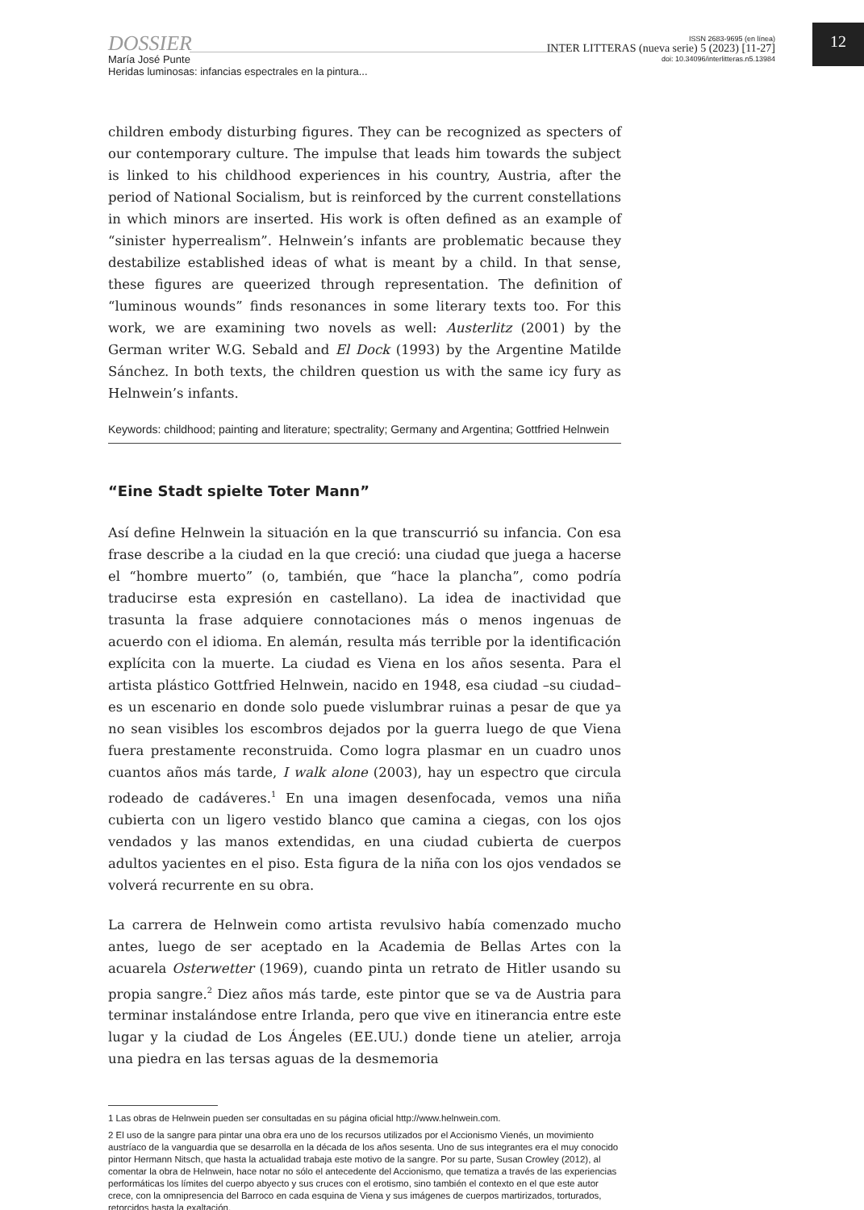DOSSIER
María José Punte
Heridas luminosas: infancias espectrales en la pintura...
ISSN 2683-9695 (en línea)
INTER LITTERAS (nueva serie) 5 (2023) [11-27]
doi: 10.34096/interlitteras.n5.13984
12
children embody disturbing figures. They can be recognized as specters of our contemporary culture. The impulse that leads him towards the subject is linked to his childhood experiences in his country, Austria, after the period of National Socialism, but is reinforced by the current constellations in which minors are inserted. His work is often defined as an example of “sinister hyperrealism”. Helnwein’s infants are problematic because they destabilize established ideas of what is meant by a child. In that sense, these figures are queerized through representation. The definition of “luminous wounds” finds resonances in some literary texts too. For this work, we are examining two novels as well: Austerlitz (2001) by the German writer W.G. Sebald and El Dock (1993) by the Argentine Matilde Sánchez. In both texts, the children question us with the same icy fury as Helnwein’s infants.
Keywords: childhood; painting and literature; spectrality; Germany and Argentina; Gottfried Helnwein
“Eine Stadt spielte Toter Mann”
Así define Helnwein la situación en la que transcurrió su infancia. Con esa frase describe a la ciudad en la que creció: una ciudad que juega a hacerse el “hombre muerto” (o, también, que “hace la plancha”, como podría traducirse esta expresión en castellano). La idea de inactividad que trasunta la frase adquiere connotaciones más o menos ingenuas de acuerdo con el idioma. En alemán, resulta más terrible por la identificación explícita con la muerte. La ciudad es Viena en los años sesenta. Para el artista plástico Gottfried Helnwein, nacido en 1948, esa ciudad –su ciudad– es un escenario en donde solo puede vislumbrar ruinas a pesar de que ya no sean visibles los escombros dejados por la guerra luego de que Viena fuera prestamente reconstruida. Como logra plasmar en un cuadro unos cuantos años más tarde, I walk alone (2003), hay un espectro que circula rodeado de cadáveres.<sup>1</sup> En una imagen desenfocada, vemos una niña cubierta con un ligero vestido blanco que camina a ciegas, con los ojos vendados y las manos extendidas, en una ciudad cubierta de cuerpos adultos yacientes en el piso. Esta figura de la niña con los ojos vendados se volverá recurrente en su obra.
La carrera de Helnwein como artista revulsivo había comenzado mucho antes, luego de ser aceptado en la Academia de Bellas Artes con la acuarela Osterwetter (1969), cuando pinta un retrato de Hitler usando su propia sangre.<sup>2</sup> Diez años más tarde, este pintor que se va de Austria para terminar instalándose entre Irlanda, pero que vive en itinerancia entre este lugar y la ciudad de Los Ángeles (EE.UU.) donde tiene un atelier, arroja una piedra en las tersas aguas de la desmemoria
1 Las obras de Helnwein pueden ser consultadas en su página oficial http://www.helnwein.com.
2 El uso de la sangre para pintar una obra era uno de los recursos utilizados por el Accionismo Vienés, un movimiento austríaco de la vanguardia que se desarrolla en la década de los años sesenta. Uno de sus integrantes era el muy conocido pintor Hermann Nitsch, que hasta la actualidad trabaja este motivo de la sangre. Por su parte, Susan Crowley (2012), al comentar la obra de Helnwein, hace notar no sólo el antecedente del Accionismo, que tematiza a través de las experiencias performáticas los límites del cuerpo abyecto y sus cruces con el erotismo, sino también el contexto en el que este autor crece, con la omnipresencia del Barroco en cada esquina de Viena y sus imágenes de cuerpos martirizados, torturados, retorcidos hasta la exaltación.